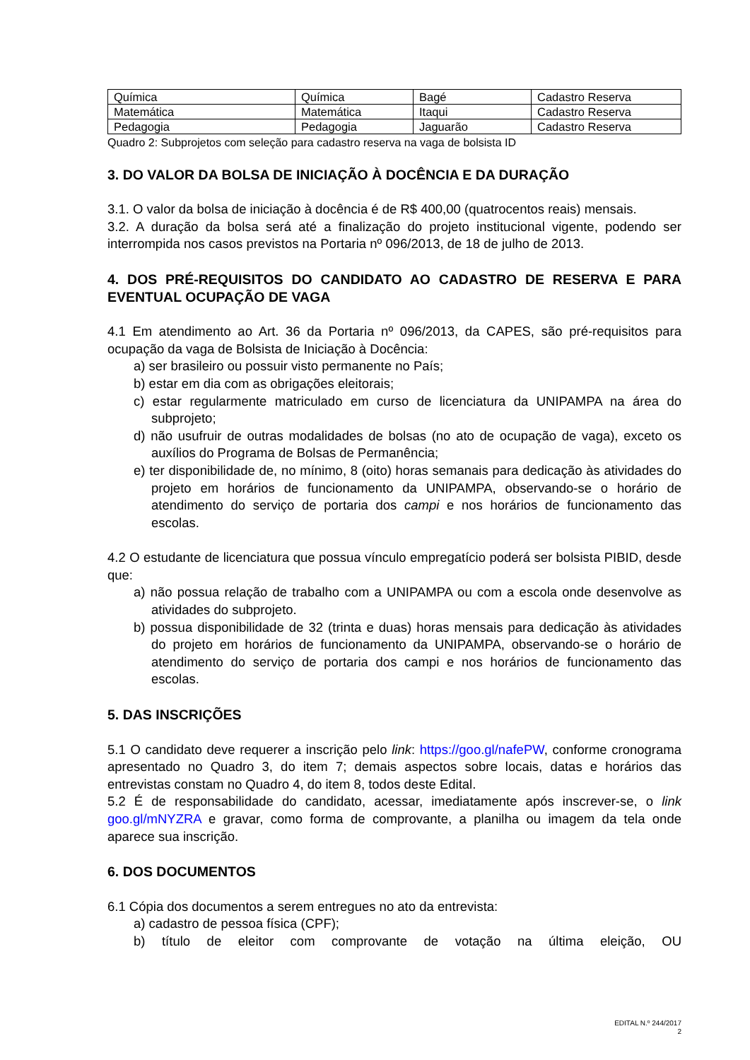| Química | Química | Bagé | Cadastro Reserva |
| Matemática | Matemática | Itaqui | Cadastro Reserva |
| Pedagogia | Pedagogia | Jaguarão | Cadastro Reserva |
Quadro 2: Subprojetos com seleção para cadastro reserva na vaga de bolsista ID
3. DO VALOR DA BOLSA DE INICIAÇÃO À DOCÊNCIA E DA DURAÇÃO
3.1. O valor da bolsa de iniciação à docência é de R$ 400,00 (quatrocentos reais) mensais.
3.2. A duração da bolsa será até a finalização do projeto institucional vigente, podendo ser interrompida nos casos previstos na Portaria nº 096/2013, de 18 de julho de 2013.
4. DOS PRÉ-REQUISITOS DO CANDIDATO AO CADASTRO DE RESERVA E PARA EVENTUAL OCUPAÇÃO DE VAGA
4.1 Em atendimento ao Art. 36 da Portaria nº 096/2013, da CAPES, são pré-requisitos para ocupação da vaga de Bolsista de Iniciação à Docência:
a) ser brasileiro ou possuir visto permanente no País;
b) estar em dia com as obrigações eleitorais;
c) estar regularmente matriculado em curso de licenciatura da UNIPAMPA na área do subprojeto;
d) não usufruir de outras modalidades de bolsas (no ato de ocupação de vaga), exceto os auxílios do Programa de Bolsas de Permanência;
e) ter disponibilidade de, no mínimo, 8 (oito) horas semanais para dedicação às atividades do projeto em horários de funcionamento da UNIPAMPA, observando-se o horário de atendimento do serviço de portaria dos campi e nos horários de funcionamento das escolas.
4.2 O estudante de licenciatura que possua vínculo empregatício poderá ser bolsista PIBID, desde que:
a) não possua relação de trabalho com a UNIPAMPA ou com a escola onde desenvolve as atividades do subprojeto.
b) possua disponibilidade de 32 (trinta e duas) horas mensais para dedicação às atividades do projeto em horários de funcionamento da UNIPAMPA, observando-se o horário de atendimento do serviço de portaria dos campi e nos horários de funcionamento das escolas.
5. DAS INSCRIÇÕES
5.1 O candidato deve requerer a inscrição pelo link: https://goo.gl/nafePW, conforme cronograma apresentado no Quadro 3, do item 7; demais aspectos sobre locais, datas e horários das entrevistas constam no Quadro 4, do item 8, todos deste Edital.
5.2 É de responsabilidade do candidato, acessar, imediatamente após inscrever-se, o link goo.gl/mNYZRA e gravar, como forma de comprovante, a planilha ou imagem da tela onde aparece sua inscrição.
6. DOS DOCUMENTOS
6.1 Cópia dos documentos a serem entregues no ato da entrevista:
a) cadastro de pessoa física (CPF);
b) título de eleitor com comprovante de votação na última eleição, OU
EDITAL N.º 244/2017
2